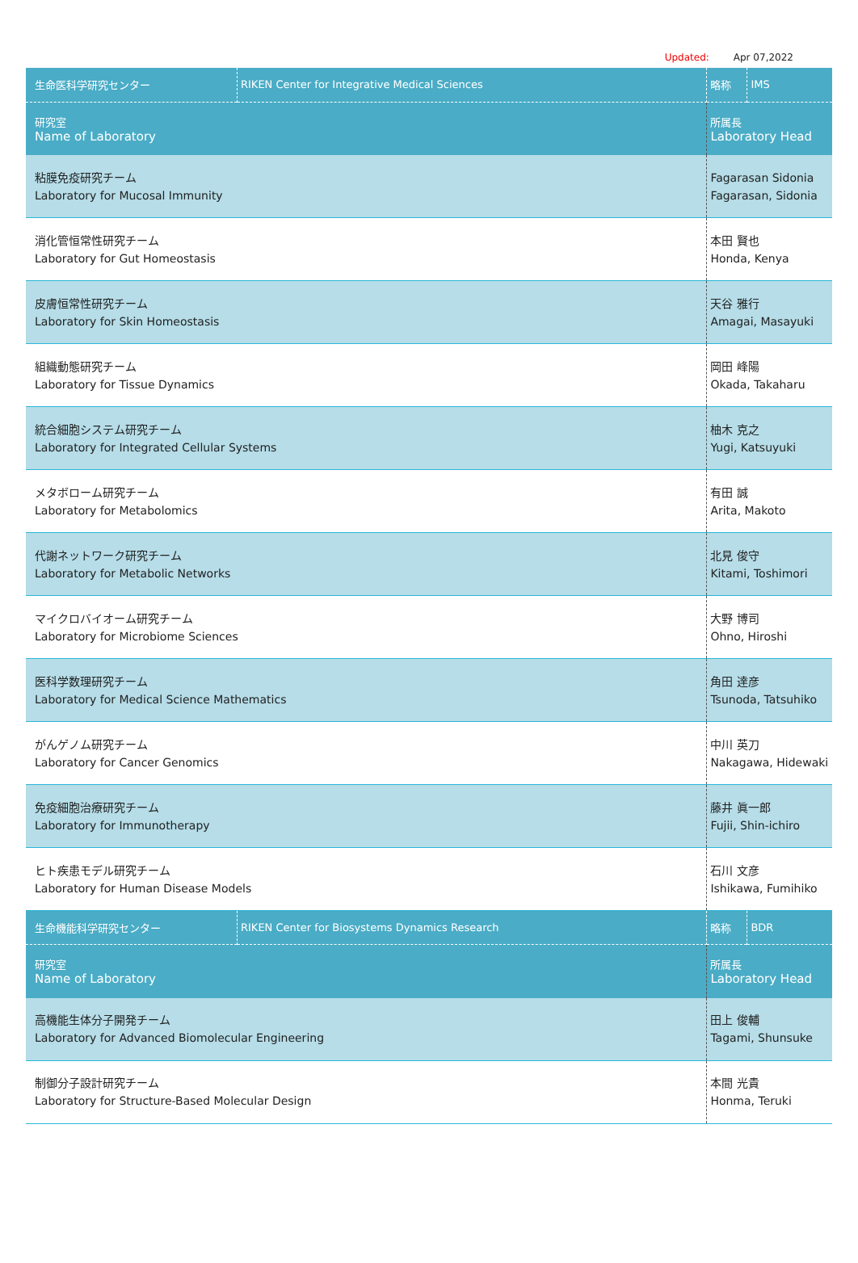Updated: Apr 07,2022
| 生命医科学研究センター | RIKEN Center for Integrative Medical Sciences | 略称 | IMS |
| 研究室 Name of Laboratory | | 所属長 Laboratory Head | |
| 粘膜免疫研究チーム Laboratory for Mucosal Immunity | | Fagarasan Sidonia Fagarasan, Sidonia | |
| 消化管恒常性研究チーム Laboratory for Gut Homeostasis | | 本田 賢也 Honda, Kenya | |
| 皮膚恒常性研究チーム Laboratory for Skin Homeostasis | | 天谷 雅行 Amagai, Masayuki | |
| 組織動態研究チーム Laboratory for Tissue Dynamics | | 岡田 峰陽 Okada, Takaharu | |
| 統合細胞システム研究チーム Laboratory for Integrated Cellular Systems | | 柚木 克之 Yugi, Katsuyuki | |
| メタボローム研究チーム Laboratory for Metabolomics | | 有田 誠 Arita, Makoto | |
| 代謝ネットワーク研究チーム Laboratory for Metabolic Networks | | 北見 俊守 Kitami, Toshimori | |
| マイクロバイオーム研究チーム Laboratory for Microbiome Sciences | | 大野 博司 Ohno, Hiroshi | |
| 医科学数理研究チーム Laboratory for Medical Science Mathematics | | 角田 達彦 Tsunoda, Tatsuhiko | |
| がんゲノム研究チーム Laboratory for Cancer Genomics | | 中川 英刀 Nakagawa, Hidewaki | |
| 免疫細胞治療研究チーム Laboratory for Immunotherapy | | 藤井 眞一郎 Fujii, Shin-ichiro | |
| ヒト疾患モデル研究チーム Laboratory for Human Disease Models | | 石川 文彦 Ishikawa, Fumihiko | |
| 生命機能科学研究センター | RIKEN Center for Biosystems Dynamics Research | 略称 | BDR |
| 研究室 Name of Laboratory | | 所属長 Laboratory Head | |
| 高機能生体分子開発チーム Laboratory for Advanced Biomolecular Engineering | | 田上 俊輔 Tagami, Shunsuke | |
| 制御分子設計研究チーム Laboratory for Structure-Based Molecular Design | | 本間 光貴 Honma, Teruki | |